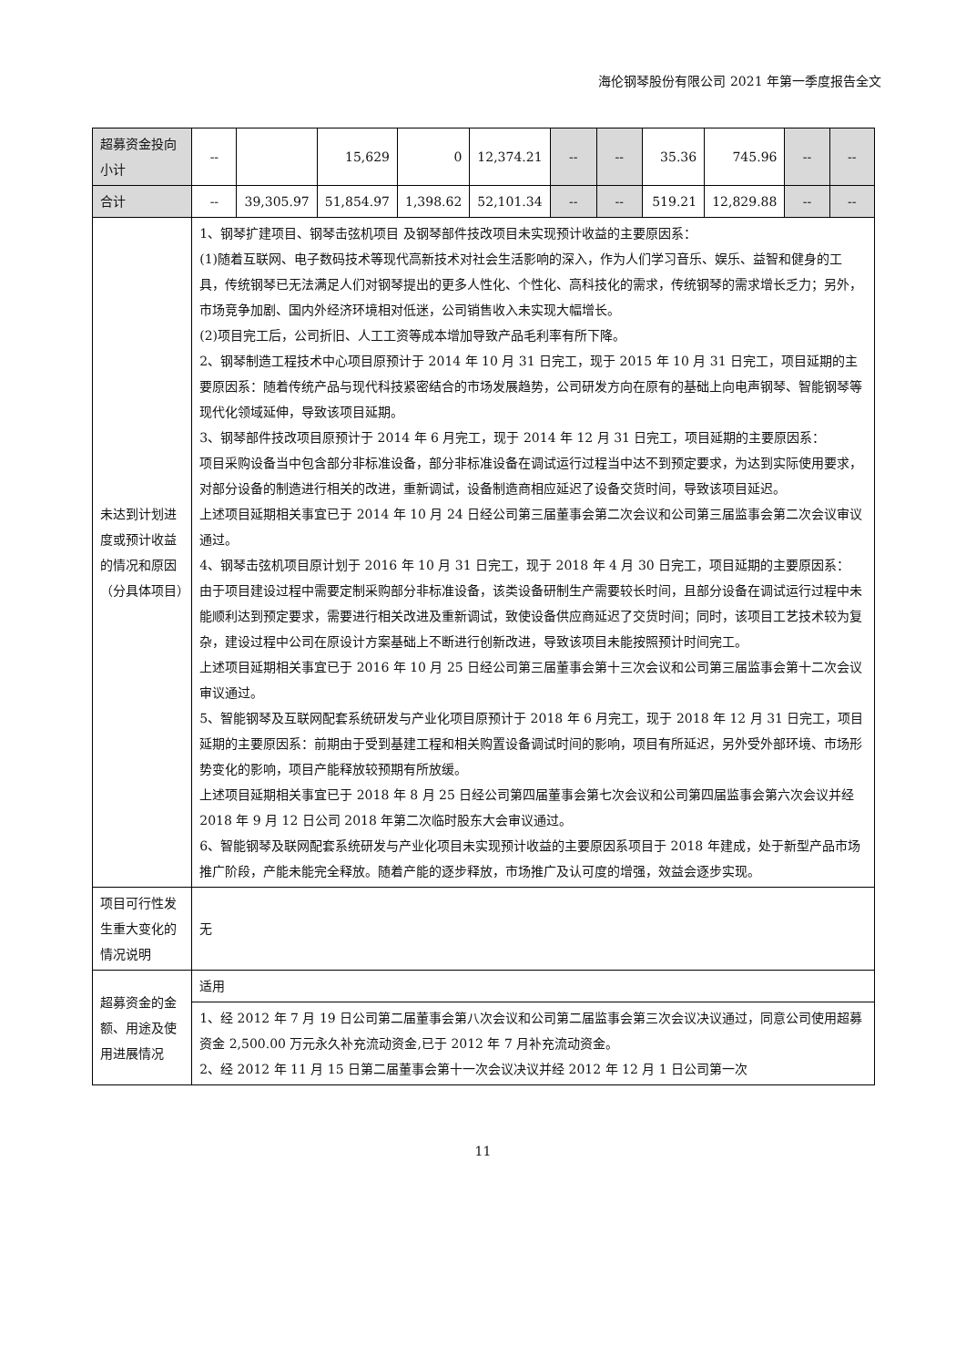海伦钢琴股份有限公司 2021 年第一季度报告全文
| 超募资金投向小计 | -- | | 15,629 | 0 | 12,374.21 | -- | -- | 35.36 | 745.96 | -- | -- |
| 合计 | -- | 39,305.97 | 51,854.97 | 1,398.62 | 52,101.34 | -- | -- | 519.21 | 12,829.88 | -- | -- |
| 未达到计划进度或预计收益的情况和原因（分具体项目） | 1、钢琴扩建项目、钢琴击弦机项目 及钢琴部件技改项目未实现预计收益的主要原因系： (1)随着互联网、电子数码技术等现代高新技术对社会生活影响的深入，作为人们学习音乐、娱乐、益智和健身的工具，传统钢琴已无法满足人们对钢琴提出的更多人性化、个性化、高科技化的需求，传统钢琴的需求增长乏力；另外，市场竞争加剧、国内外经济环境相对低迷，公司销售收入未实现大幅增长。 (2)项目完工后，公司折旧、人工工资等成本增加导致产品毛利率有所下降。 2、钢琴制造工程技术中心项目原预计于 2014 年 10 月 31 日完工，现于 2015 年 10 月 31 日完工，项目延期的主要原因系：随着传统产品与现代科技紧密结合的市场发展趋势，公司研发方向在原有的基础上向电声钢琴、智能钢琴等现代化领域延伸，导致该项目延期。 3、钢琴部件技改项目原预计于 2014 年 6 月完工，现于 2014 年 12 月 31 日完工，项目延期的主要原因系： 项目采购设备当中包含部分非标准设备，部分非标准设备在调试运行过程当中达不到预定要求，为达到实际使用要求，对部分设备的制造进行相关的改进，重新调试，设备制造商相应延迟了设备交货时间，导致该项目延迟。 上述项目延期相关事宜已于 2014 年 10 月 24 日经公司第三届董事会第二次会议和公司第三届监事会第二次会议审议通过。 4、钢琴击弦机项目原计划于 2016 年 10 月 31 日完工，现于 2018 年 4 月 30 日完工，项目延期的主要原因系： 由于项目建设过程中需要定制采购部分非标准设备，该类设备研制生产需要较长时间，且部分设备在调试运行过程中未能顺利达到预定要求，需要进行相关改进及重新调试，致使设备供应商延迟了交货时间；同时，该项目工艺技术较为复杂，建设过程中公司在原设计方案基础上不断进行创新改进，导致该项目未能按照预计时间完工。 上述项目延期相关事宜已于 2016 年 10 月 25 日经公司第三届董事会第十三次会议和公司第三届监事会第十二次会议审议通过。 5、智能钢琴及互联网配套系统研发与产业化项目原预计于 2018 年 6 月完工，现于 2018 年 12 月 31 日完工，项目延期的主要原因系：前期由于受到基建工程和相关购置设备调试时间的影响，项目有所延迟，另外受外部环境、市场形势变化的影响，项目产能释放较预期有所放缓。 上述项目延期相关事宜已于 2018 年 8 月 25 日经公司第四届董事会第七次会议和公司第四届监事会第六次会议并经 2018 年 9 月 12 日公司 2018 年第二次临时股东大会审议通过。 6、智能钢琴及联网配套系统研发与产业化项目未实现预计收益的主要原因系项目于 2018 年建成，处于新型产品市场推广阶段，产能未能完全释放。随着产能的逐步释放，市场推广及认可度的增强，效益会逐步实现。 | | | | | | | | | | |
| 项目可行性发生重大变化的情况说明 | 无 | | | | | | | | | | |
| 超募资金的金额、用途及使用进展情况 | 适用 | | | | | | | | | | |
| | 1、经 2012 年 7 月 19 日公司第二届董事会第八次会议和公司第二届监事会第三次会议决议通过，同意公司使用超募资金 2,500.00 万元永久补充流动资金,已于 2012 年 7 月补充流动资金。 2、经 2012 年 11 月 15 日第二届董事会第十一次会议决议并经 2012 年 12 月 1 日公司第一次 | | | | | | | | | | |
11